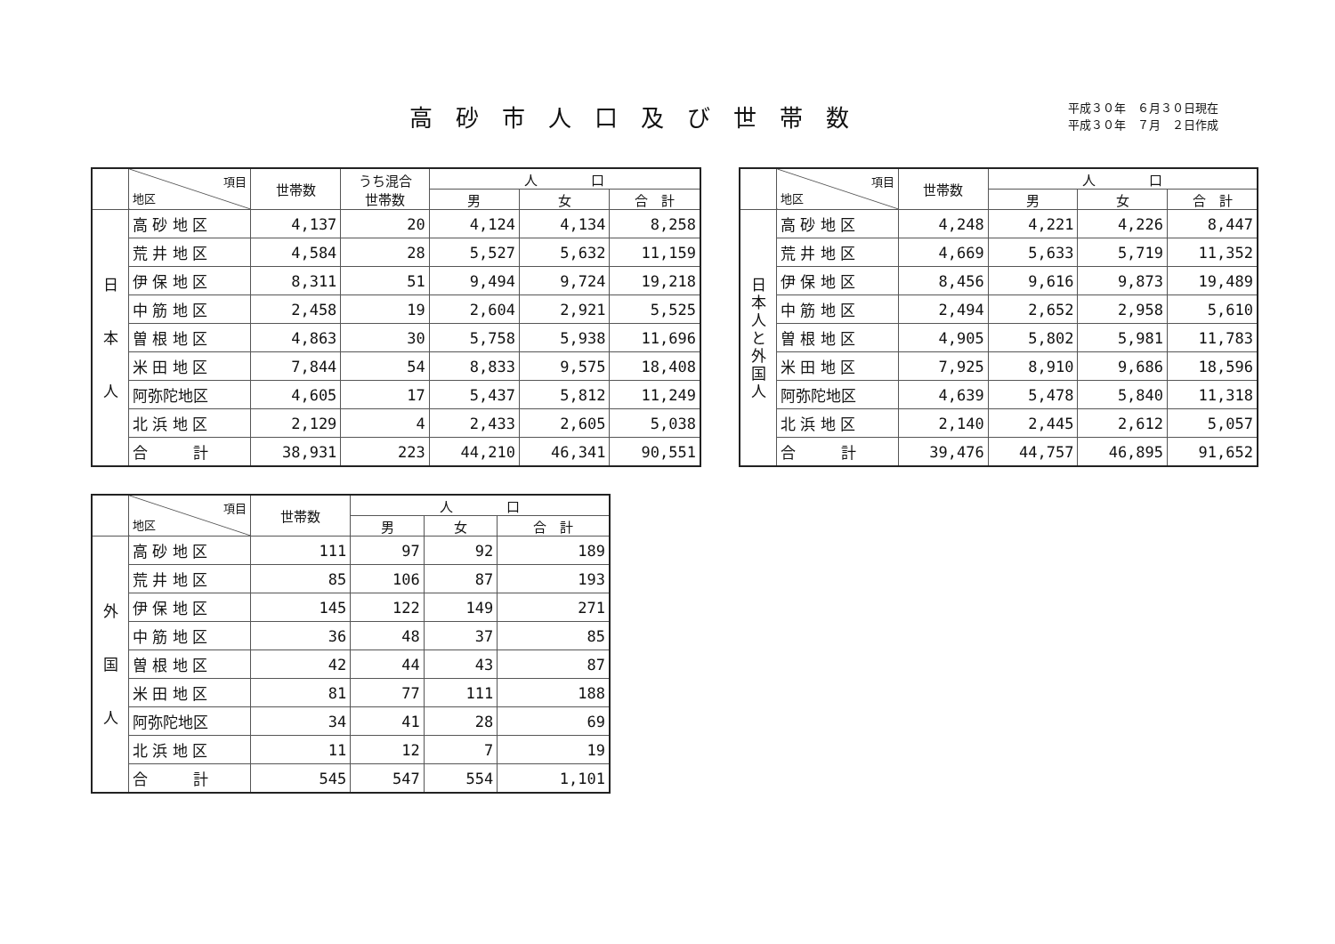高砂市人口及び世帯数
平成３０年　６月３０日現在
平成３０年　７月　２日作成
| | 項目 地区 | 世帯数 | うち混合 世帯数 | 人 口 | | |
| --- | --- | --- | --- | --- | --- | --- |
| | | | | 男 | 女 | 合 計 |
| 日 本 人 | 高 砂 地 区 | 4,137 | 20 | 4,124 | 4,134 | 8,258 |
| | 荒 井 地 区 | 4,584 | 28 | 5,527 | 5,632 | 11,159 |
| | 伊 保 地 区 | 8,311 | 51 | 9,494 | 9,724 | 19,218 |
| | 中 筋 地 区 | 2,458 | 19 | 2,604 | 2,921 | 5,525 |
| | 曽 根 地 区 | 4,863 | 30 | 5,758 | 5,938 | 11,696 |
| | 米 田 地 区 | 7,844 | 54 | 8,833 | 9,575 | 18,408 |
| | 阿弥陀地区 | 4,605 | 17 | 5,437 | 5,812 | 11,249 |
| | 北 浜 地 区 | 2,129 | 4 | 2,433 | 2,605 | 5,038 |
| | 合 計 | 38,931 | 223 | 44,210 | 46,341 | 90,551 |
| | 項目 地区 | 世帯数 | 人 口 | | |
| --- | --- | --- | --- | --- | --- |
| | | | 男 | 女 | 合 計 |
| 日 本 人 と 外 国 人 | 高 砂 地 区 | 4,248 | 4,221 | 4,226 | 8,447 |
| | 荒 井 地 区 | 4,669 | 5,633 | 5,719 | 11,352 |
| | 伊 保 地 区 | 8,456 | 9,616 | 9,873 | 19,489 |
| | 中 筋 地 区 | 2,494 | 2,652 | 2,958 | 5,610 |
| | 曽 根 地 区 | 4,905 | 5,802 | 5,981 | 11,783 |
| | 米 田 地 区 | 7,925 | 8,910 | 9,686 | 18,596 |
| | 阿弥陀地区 | 4,639 | 5,478 | 5,840 | 11,318 |
| | 北 浜 地 区 | 2,140 | 2,445 | 2,612 | 5,057 |
| | 合 計 | 39,476 | 44,757 | 46,895 | 91,652 |
| | 項目 地区 | 世帯数 | 人 口 | | |
| --- | --- | --- | --- | --- | --- |
| | | | 男 | 女 | 合 計 |
| 外 国 人 | 高 砂 地 区 | 111 | 97 | 92 | 189 |
| | 荒 井 地 区 | 85 | 106 | 87 | 193 |
| | 伊 保 地 区 | 145 | 122 | 149 | 271 |
| | 中 筋 地 区 | 36 | 48 | 37 | 85 |
| | 曽 根 地 区 | 42 | 44 | 43 | 87 |
| | 米 田 地 区 | 81 | 77 | 111 | 188 |
| | 阿弥陀地区 | 34 | 41 | 28 | 69 |
| | 北 浜 地 区 | 11 | 12 | 7 | 19 |
| | 合 計 | 545 | 547 | 554 | 1,101 |